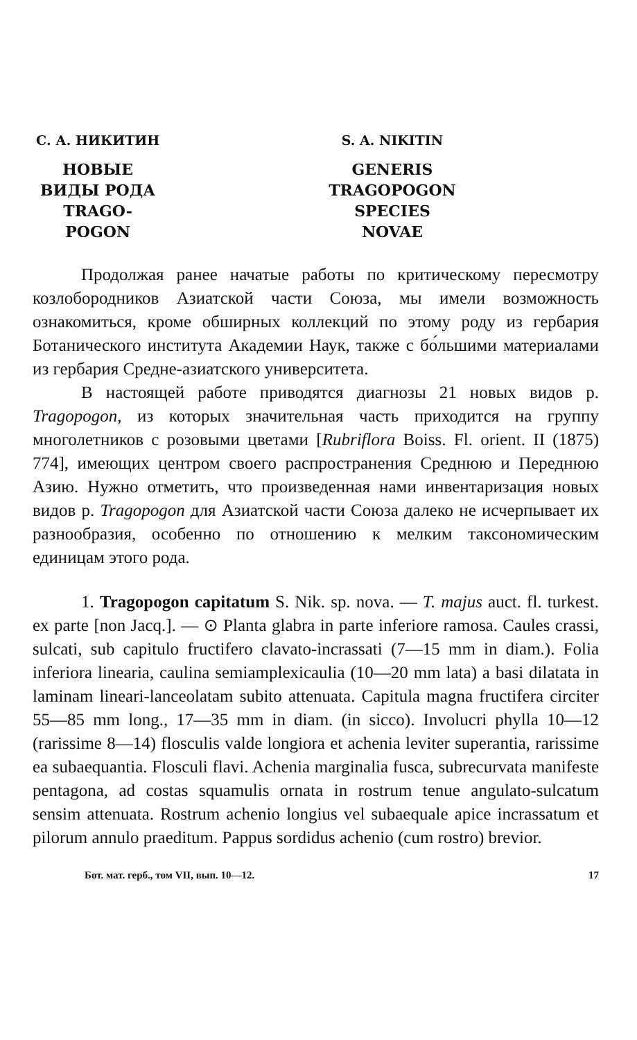С. А. НИКИТИН
НОВЫЕ ВИДЫ РОДА TRAGO-POGON
S. A. NIKITIN
GENERIS TRAGOPOGON SPECIES NOVAE
Продолжая ранее начатые работы по критическому пересмотру козлобородников Азиатской части Союза, мы имели возможность ознакомиться, кроме обширных коллекций по этому роду из гербария Ботанического института Академии Наук, также с бо́льшими материалами из гербария Средне-азиатского университета.
В настоящей работе приводятся диагнозы 21 новых видов р. Tragopogon, из которых значительная часть приходится на группу многолетников с розовыми цветами [Rubriflora Boiss. Fl. orient. II (1875) 774], имеющих центром своего распространения Среднюю и Переднюю Азию. Нужно отметить, что произведенная нами инвентаризация новых видов р. Tragopogon для Азиатской части Союза далеко не исчерпывает их разнообразия, особенно по отношению к мелким таксономическим единицам этого рода.
1. Tragopogon capitatum S. Nik. sp. nova. — T. majus auct. fl. turkest. ex parte [non Jacq.]. — ⊙ Planta glabra in parte inferiore ramosa. Caules crassi, sulcati, sub capitulo fructifero clavato-incrassati (7—15 mm in diam.). Folia inferiora linearia, caulina semiamplexicaulia (10—20 mm lata) a basi dilatata in laminam lineari-lanceolatam subito attenuata. Capitula magna fructifera circiter 55—85 mm long., 17—35 mm in diam. (in sicco). Involucri phylla 10—12 (rarissime 8—14) flosculis valde longiora et achenia leviter superantia, rarissime ea subaequantia. Flosculi flavi. Achenia marginalia fusca, subrecurvata manifeste pentagona, ad costas squamulis ornata in rostrum tenue angulato-sulcatum sensim attenuata. Rostrum achenio longius vel subaequale apice incrassatum et pilorum annulo praeditum. Pappus sordidus achenio (cum rostro) brevior.
Бот. мат. герб., том VII, вып. 10—12. 17